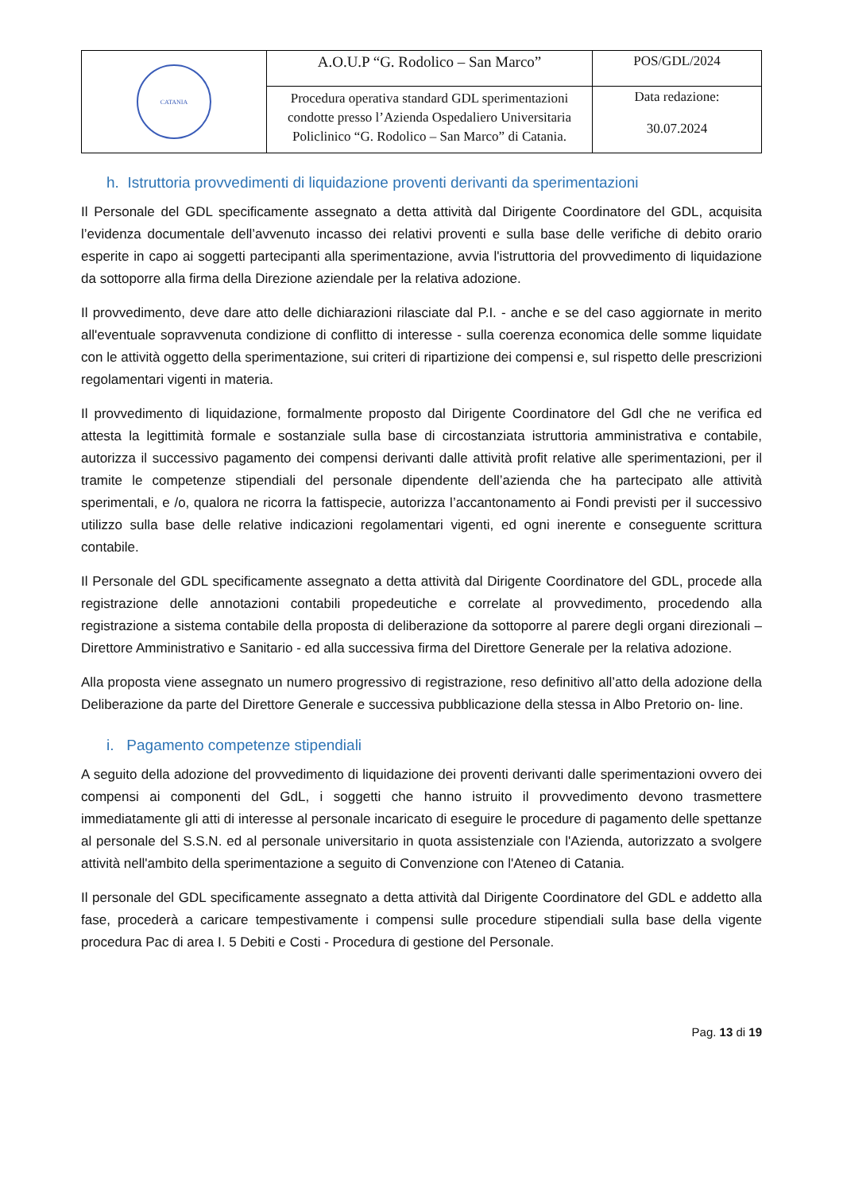| CATANIA | A.O.U.P “G. Rodolico – San Marco” | POS/GDL/2024 |
| | Procedura operativa standard GDL sperimentazioni condotte presso l’Azienda Ospedaliero Universitaria Policlinico “G. Rodolico – San Marco” di Catania. | Data redazione: 30.07.2024 |
h. Istruttoria provvedimenti di liquidazione proventi derivanti da sperimentazioni
Il Personale del GDL specificamente assegnato a detta attività dal Dirigente Coordinatore del GDL, acquisita l’evidenza documentale dell’avvenuto incasso dei relativi proventi e sulla base delle verifiche di debito orario esperite in capo ai soggetti partecipanti alla sperimentazione, avvia l'istruttoria del provvedimento di liquidazione da sottoporre alla firma della Direzione aziendale per la relativa adozione.
Il provvedimento, deve dare atto delle dichiarazioni rilasciate dal P.I. - anche e se del caso aggiornate in merito all'eventuale sopravvenuta condizione di conflitto di interesse - sulla coerenza economica delle somme liquidate con le attività oggetto della sperimentazione, sui criteri di ripartizione dei compensi e, sul rispetto delle prescrizioni regolamentari vigenti in materia.
Il provvedimento di liquidazione, formalmente proposto dal Dirigente Coordinatore del Gdl che ne verifica ed attesta la legittimità formale e sostanziale sulla base di circostanziata istruttoria amministrativa e contabile, autorizza il successivo pagamento dei compensi derivanti dalle attività profit relative alle sperimentazioni, per il tramite le competenze stipendiali del personale dipendente dell’azienda che ha partecipato alle attività sperimentali, e /o, qualora ne ricorra la fattispecie, autorizza l’accantonamento ai Fondi previsti per il successivo utilizzo sulla base delle relative indicazioni regolamentari vigenti, ed ogni inerente e conseguente scrittura contabile.
Il Personale del GDL specificamente assegnato a detta attività dal Dirigente Coordinatore del GDL, procede alla registrazione delle annotazioni contabili propedeutiche e correlate al provvedimento, procedendo alla registrazione a sistema contabile della proposta di deliberazione da sottoporre al parere degli organi direzionali – Direttore Amministrativo e Sanitario - ed alla successiva firma del Direttore Generale per la relativa adozione.
Alla proposta viene assegnato un numero progressivo di registrazione, reso definitivo all’atto della adozione della Deliberazione da parte del Direttore Generale e successiva pubblicazione della stessa in Albo Pretorio on- line.
i. Pagamento competenze stipendiali
A seguito della adozione del provvedimento di liquidazione dei proventi derivanti dalle sperimentazioni ovvero dei compensi ai componenti del GdL, i soggetti che hanno istruito il provvedimento devono trasmettere immediatamente gli atti di interesse al personale incaricato di eseguire le procedure di pagamento delle spettanze al personale del S.S.N. ed al personale universitario in quota assistenziale con l'Azienda, autorizzato a svolgere attività nell'ambito della sperimentazione a seguito di Convenzione con l'Ateneo di Catania.
Il personale del GDL specificamente assegnato a detta attività dal Dirigente Coordinatore del GDL e addetto alla fase, procederà a caricare tempestivamente i compensi sulle procedure stipendiali sulla base della vigente procedura Pac di area I. 5 Debiti e Costi - Procedura di gestione del Personale.
Pag. 13 di 19